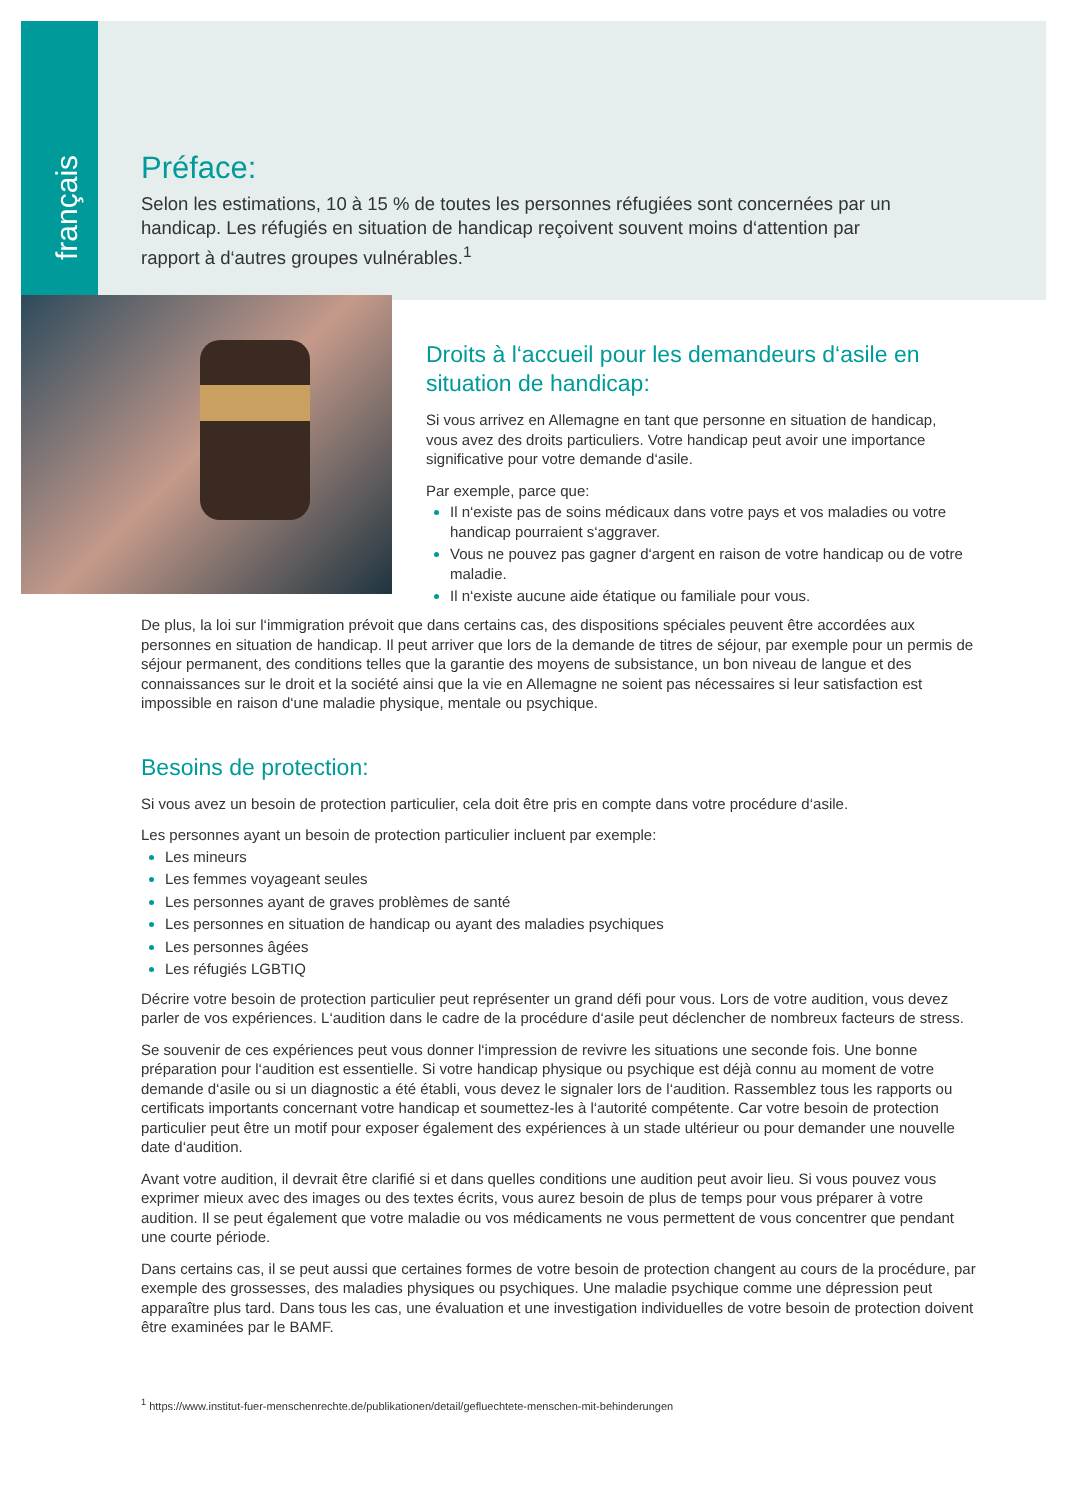français
Préface:
Selon les estimations, 10 à 15 % de toutes les personnes réfugiées sont concernées par un handicap. Les réfugiés en situation de handicap reçoivent souvent moins d‘attention par rapport à d‘autres groupes vulnérables.<sup>1</sup>
Droits à l‘accueil pour les demandeurs d‘asile en situation de handicap:
Si vous arrivez en Allemagne en tant que personne en situation de handicap, vous avez des droits particuliers. Votre handicap peut avoir une importance significative pour votre demande d‘asile.
Par exemple, parce que:
Il n‘existe pas de soins médicaux dans votre pays et vos maladies ou votre handicap pourraient s‘aggraver.
Vous ne pouvez pas gagner d‘argent en raison de votre handicap ou de votre maladie.
Il n‘existe aucune aide étatique ou familiale pour vous.
De plus, la loi sur l‘immigration prévoit que dans certains cas, des dispositions spéciales peuvent être accordées aux personnes en situation de handicap. Il peut arriver que lors de la demande de titres de séjour, par exemple pour un permis de séjour permanent, des conditions telles que la garantie des moyens de subsistance, un bon niveau de langue et des connaissances sur le droit et la société ainsi que la vie en Allemagne ne soient pas nécessaires si leur satisfaction est impossible en raison d‘une maladie physique, mentale ou psychique.
Besoins de protection:
Si vous avez un besoin de protection particulier, cela doit être pris en compte dans votre procédure d‘asile.
Les personnes ayant un besoin de protection particulier incluent par exemple:
Les mineurs
Les femmes voyageant seules
Les personnes ayant de graves problèmes de santé
Les personnes en situation de handicap ou ayant des maladies psychiques
Les personnes âgées
Les réfugiés LGBTIQ
Décrire votre besoin de protection particulier peut représenter un grand défi pour vous. Lors de votre audition, vous devez parler de vos expériences. L‘audition dans le cadre de la procédure d‘asile peut déclencher de nombreux facteurs de stress.
Se souvenir de ces expériences peut vous donner l‘impression de revivre les situations une seconde fois. Une bonne préparation pour l‘audition est essentielle. Si votre handicap physique ou psychique est déjà connu au moment de votre demande d‘asile ou si un diagnostic a été établi, vous devez le signaler lors de l‘audition. Rassemblez tous les rapports ou certificats importants concernant votre handicap et soumettez-les à l‘autorité compétente. Car votre besoin de protection particulier peut être un motif pour exposer également des expériences à un stade ultérieur ou pour demander une nouvelle date d‘audition.
Avant votre audition, il devrait être clarifié si et dans quelles conditions une audition peut avoir lieu. Si vous pouvez vous exprimer mieux avec des images ou des textes écrits, vous aurez besoin de plus de temps pour vous préparer à votre audition. Il se peut également que votre maladie ou vos médicaments ne vous permettent de vous concentrer que pendant une courte période.
Dans certains cas, il se peut aussi que certaines formes de votre besoin de protection changent au cours de la procédure, par exemple des grossesses, des maladies physiques ou psychiques. Une maladie psychique comme une dépression peut apparaître plus tard. Dans tous les cas, une évaluation et une investigation individuelles de votre besoin de protection doivent être examinées par le BAMF.
<sup>1</sup> https://www.institut-fuer-menschenrechte.de/publikationen/detail/gefluechtete-menschen-mit-behinderungen